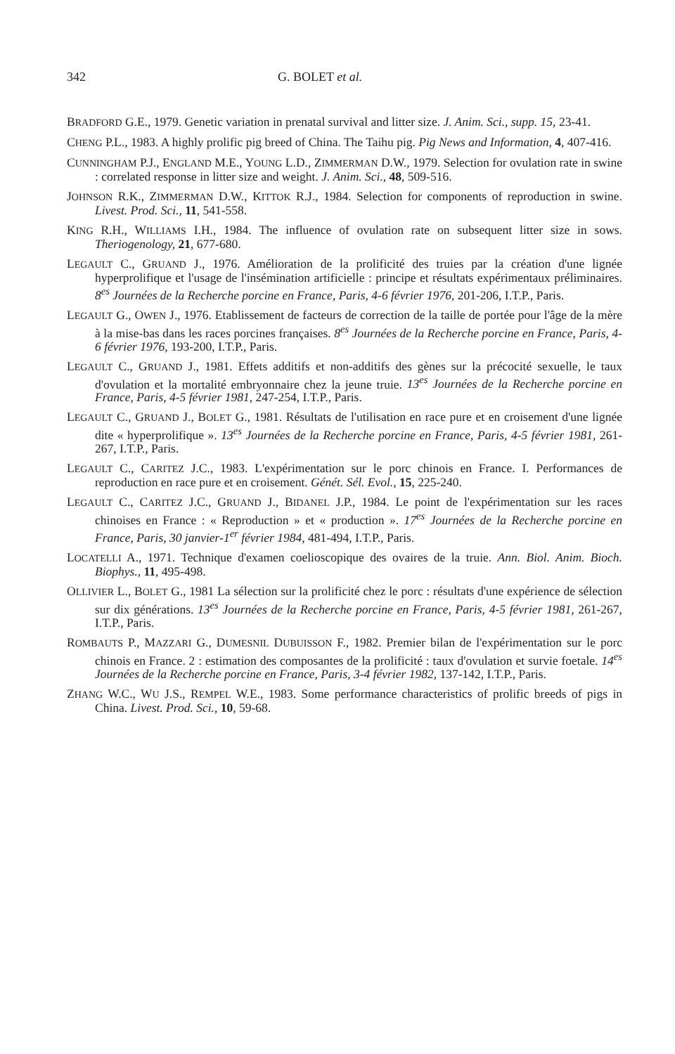342 G. BOLET et al.
BRADFORD G.E., 1979. Genetic variation in prenatal survival and litter size. J. Anim. Sci., supp. 15, 23-41.
CHENG P.L., 1983. A highly prolific pig breed of China. The Taihu pig. Pig News and Information, 4, 407-416.
CUNNINGHAM P.J., ENGLAND M.E., YOUNG L.D., ZIMMERMAN D.W., 1979. Selection for ovulation rate in swine : correlated response in litter size and weight. J. Anim. Sci., 48, 509-516.
JOHNSON R.K., ZIMMERMAN D.W., KITTOK R.J., 1984. Selection for components of reproduction in swine. Livest. Prod. Sci., 11, 541-558.
KING R.H., WILLIAMS I.H., 1984. The influence of ovulation rate on subsequent litter size in sows. Theriogenology, 21, 677-680.
LEGAULT C., GRUAND J., 1976. Amélioration de la prolificité des truies par la création d'une lignée hyperprolifique et l'usage de l'insémination artificielle : principe et résultats expérimentaux préliminaires. 8<sup>es</sup> Journées de la Recherche porcine en France, Paris, 4-6 février 1976, 201-206, I.T.P., Paris.
LEGAULT G., OWEN J., 1976. Etablissement de facteurs de correction de la taille de portée pour l'âge de la mère à la mise-bas dans les races porcines françaises. 8<sup>es</sup> Journées de la Recherche porcine en France, Paris, 4-6 février 1976, 193-200, I.T.P., Paris.
LEGAULT C., GRUAND J., 1981. Effets additifs et non-additifs des gènes sur la précocité sexuelle, le taux d'ovulation et la mortalité embryonnaire chez la jeune truie. 13<sup>es</sup> Journées de la Recherche porcine en France, Paris, 4-5 février 1981, 247-254, I.T.P., Paris.
LEGAULT C., GRUAND J., BOLET G., 1981. Résultats de l'utilisation en race pure et en croisement d'une lignée dite « hyperprolifique ». 13<sup>es</sup> Journées de la Recherche porcine en France, Paris, 4-5 février 1981, 261-267, I.T.P., Paris.
LEGAULT C., CARITEZ J.C., 1983. L'expérimentation sur le porc chinois en France. I. Performances de reproduction en race pure et en croisement. Génét. Sél. Evol., 15, 225-240.
LEGAULT C., CARITEZ J.C., GRUAND J., BIDANEL J.P., 1984. Le point de l'expérimentation sur les races chinoises en France : « Reproduction » et « production ». 17<sup>es</sup> Journées de la Recherche porcine en France, Paris, 30 janvier-1<sup>er</sup> février 1984, 481-494, I.T.P., Paris.
LOCATELLI A., 1971. Technique d'examen coelioscopique des ovaires de la truie. Ann. Biol. Anim. Bioch. Biophys., 11, 495-498.
OLLIVIER L., BOLET G., 1981 La sélection sur la prolificité chez le porc : résultats d'une expérience de sélection sur dix générations. 13<sup>es</sup> Journées de la Recherche porcine en France, Paris, 4-5 février 1981, 261-267, I.T.P., Paris.
ROMBAUTS P., MAZZARI G., DUMESNIL DUBUISSON F., 1982. Premier bilan de l'expérimentation sur le porc chinois en France. 2 : estimation des composantes de la prolificité : taux d'ovulation et survie foetale. 14<sup>es</sup> Journées de la Recherche porcine en France, Paris, 3-4 février 1982, 137-142, I.T.P., Paris.
ZHANG W.C., WU J.S., REMPEL W.E., 1983. Some performance characteristics of prolific breeds of pigs in China. Livest. Prod. Sci., 10, 59-68.